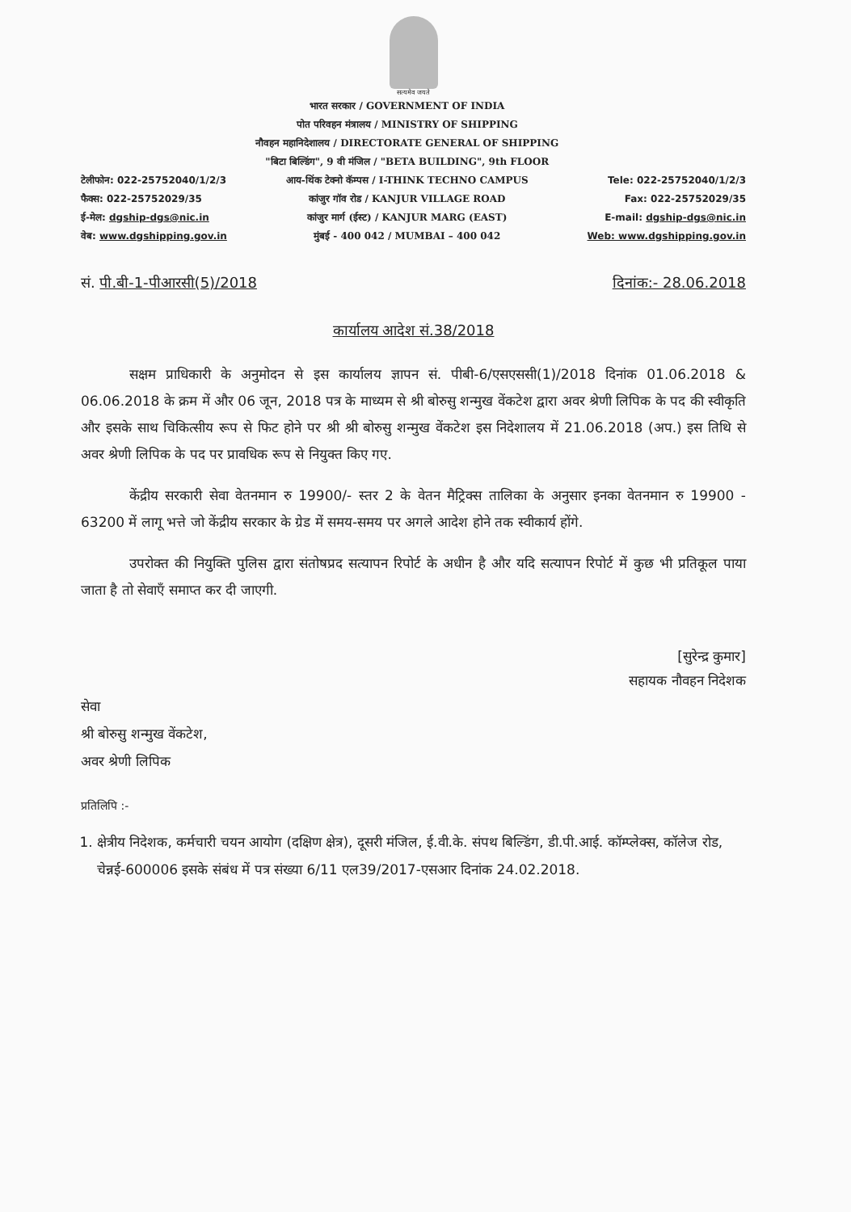सत्यमेव जयते
टेलीफोन: 022-25752040/1/2/3
फैक्स: 022-25752029/35
ई-मेल: dgship-dgs@nic.in
वेब: www.dgshipping.gov.in
भारत सरकार / GOVERNMENT OF INDIA
पोत परिवहन मंत्रालय / MINISTRY OF SHIPPING
नौवहन महानिदेशालय / DIRECTORATE GENERAL OF SHIPPING
"बिटा बिल्डिंग", 9 वी मंजिल / "BETA BUILDING", 9th FLOOR
आय-थिंक टेक्नो कॅम्पस / I-THINK TECHNO CAMPUS
कांजुर गॉव रोड / KANJUR VILLAGE ROAD
कांजुर मार्ग (ईस्ट) / KANJUR MARG (EAST)
मुंबई - 400 042 / MUMBAI – 400 042
Tele: 022-25752040/1/2/3
Fax: 022-25752029/35
E-mail: dgship-dgs@nic.in
Web: www.dgshipping.gov.in
सं. पी.बी-1-पीआरसी(5)/2018 दिनांक:- 28.06.2018
कार्यालय आदेश सं.38/2018
सक्षम प्राधिकारी के अनुमोदन से इस कार्यालय ज्ञापन सं. पीबी-6/एसएससी(1)/2018 दिनांक 01.06.2018 & 06.06.2018 के क्रम में और 06 जून, 2018 पत्र के माध्यम से श्री बोरुसु शन्मुख वेंकटेश द्वारा अवर श्रेणी लिपिक के पद की स्वीकृति और इसके साथ चिकित्सीय रूप से फिट होने पर श्री श्री बोरुसु शन्मुख वेंकटेश इस निदेशालय में 21.06.2018 (अप.) इस तिथि से अवर श्रेणी लिपिक के पद पर प्रावधिक रूप से नियुक्त किए गए.
केंद्रीय सरकारी सेवा वेतनमान रु 19900/- स्तर 2 के वेतन मैट्रिक्स तालिका के अनुसार इनका वेतनमान रु 19900 - 63200 में लागू भत्ते जो केंद्रीय सरकार के ग्रेड में समय-समय पर अगले आदेश होने तक स्वीकार्य होंगे.
उपरोक्त की नियुक्ति पुलिस द्वारा संतोषप्रद सत्यापन रिपोर्ट के अधीन है और यदि सत्यापन रिपोर्ट में कुछ भी प्रतिकूल पाया जाता है तो सेवाएँ समाप्त कर दी जाएगी.
[सुरेन्द्र कुमार]
सहायक नौवहन निदेशक
सेवा
श्री बोरुसु शन्मुख वेंकटेश,
अवर श्रेणी लिपिक
प्रतिलिपि :-
1. क्षेत्रीय निदेशक, कर्मचारी चयन आयोग (दक्षिण क्षेत्र), दूसरी मंजिल, ई.वी.के. संपथ बिल्डिंग, डी.पी.आई. कॉम्प्लेक्स, कॉलेज रोड, चेन्नई-600006 इसके संबंध में पत्र संख्या 6/11 एल39/2017-एसआर दिनांक 24.02.2018.